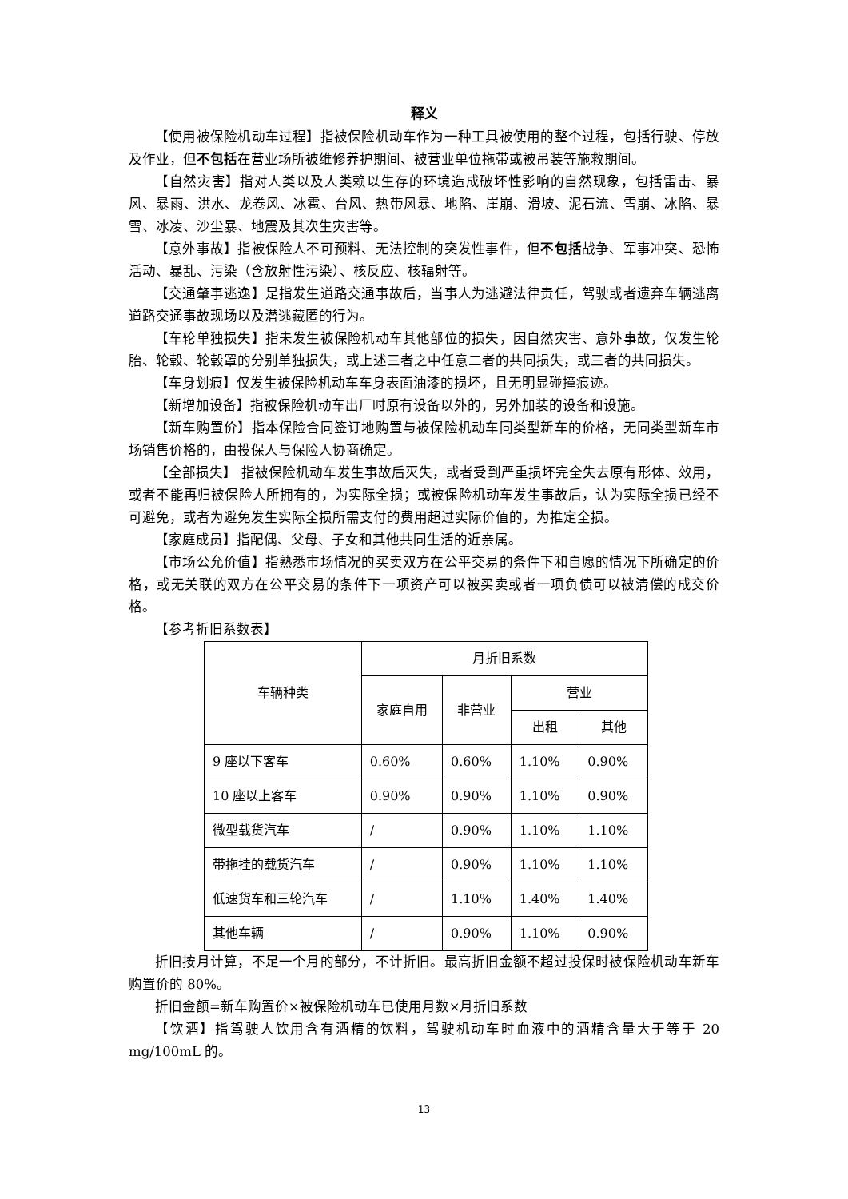释义
【使用被保险机动车过程】指被保险机动车作为一种工具被使用的整个过程，包括行驶、停放及作业，但不包括在营业场所被维修养护期间、被营业单位拖带或被吊装等施救期间。
【自然灾害】指对人类以及人类赖以生存的环境造成破坏性影响的自然现象，包括雷击、暴风、暴雨、洪水、龙卷风、冰雹、台风、热带风暴、地陷、崖崩、滑坡、泥石流、雪崩、冰陷、暴雪、冰凌、沙尘暴、地震及其次生灾害等。
【意外事故】指被保险人不可预料、无法控制的突发性事件，但不包括战争、军事冲突、恐怖活动、暴乱、污染（含放射性污染）、核反应、核辐射等。
【交通肇事逃逸】是指发生道路交通事故后，当事人为逃避法律责任，驾驶或者遗弃车辆逃离道路交通事故现场以及潜逃藏匿的行为。
【车轮单独损失】指未发生被保险机动车其他部位的损失，因自然灾害、意外事故，仅发生轮胎、轮毂、轮毂罩的分别单独损失，或上述三者之中任意二者的共同损失，或三者的共同损失。
【车身划痕】仅发生被保险机动车车身表面油漆的损坏，且无明显碰撞痕迹。
【新增加设备】指被保险机动车出厂时原有设备以外的，另外加装的设备和设施。
【新车购置价】指本保险合同签订地购置与被保险机动车同类型新车的价格，无同类型新车市场销售价格的，由投保人与保险人协商确定。
【全部损失】 指被保险机动车发生事故后灭失，或者受到严重损坏完全失去原有形体、效用，或者不能再归被保险人所拥有的，为实际全损；或被保险机动车发生事故后，认为实际全损已经不可避免，或者为避免发生实际全损所需支付的费用超过实际价值的，为推定全损。
【家庭成员】指配偶、父母、子女和其他共同生活的近亲属。
【市场公允价值】指熟悉市场情况的买卖双方在公平交易的条件下和自愿的情况下所确定的价格，或无关联的双方在公平交易的条件下一项资产可以被买卖或者一项负债可以被清偿的成交价格。
【参考折旧系数表】
| 车辆种类 | 月折旧系数 | | | |
| --- | --- | --- | --- | --- |
| | 家庭自用 | 非营业 | 营业 | |
| | | | 出租 | 其他 |
| 9 座以下客车 | 0.60% | 0.60% | 1.10% | 0.90% |
| 10 座以上客车 | 0.90% | 0.90% | 1.10% | 0.90% |
| 微型载货汽车 | / | 0.90% | 1.10% | 1.10% |
| 带拖挂的载货汽车 | / | 0.90% | 1.10% | 1.10% |
| 低速货车和三轮汽车 | / | 1.10% | 1.40% | 1.40% |
| 其他车辆 | / | 0.90% | 1.10% | 0.90% |
折旧按月计算，不足一个月的部分，不计折旧。最高折旧金额不超过投保时被保险机动车新车购置价的 80%。
折旧金额=新车购置价×被保险机动车已使用月数×月折旧系数
【饮酒】指驾驶人饮用含有酒精的饮料，驾驶机动车时血液中的酒精含量大于等于 20 mg/100mL 的。
13